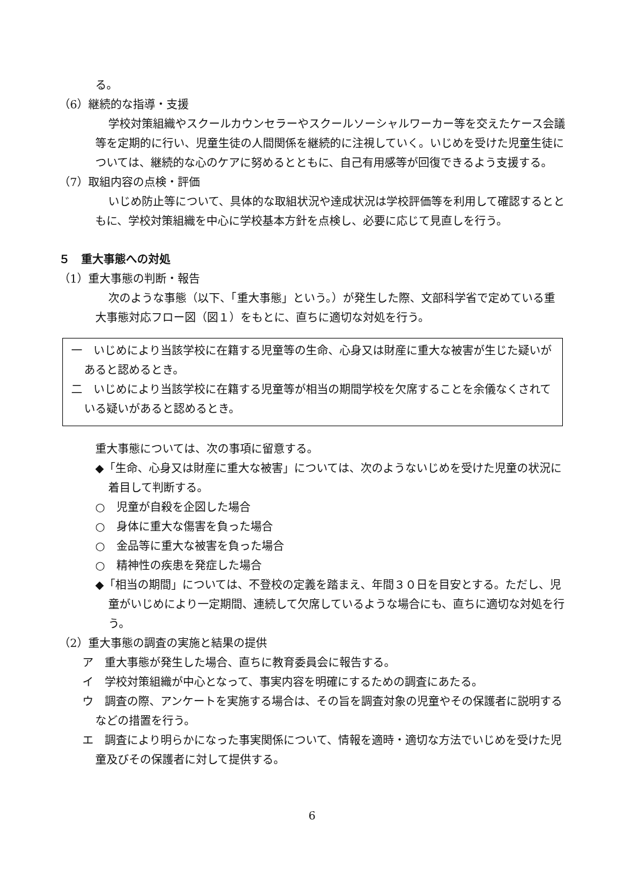る。
（6）継続的な指導・支援
学校対策組織やスクールカウンセラーやスクールソーシャルワーカー等を交えたケース会議等を定期的に行い、児童生徒の人間関係を継続的に注視していく。いじめを受けた児童生徒については、継続的な心のケアに努めるとともに、自己有用感等が回復できるよう支援する。
（7）取組内容の点検・評価
いじめ防止等について、具体的な取組状況や達成状況は学校評価等を利用して確認するとともに、学校対策組織を中心に学校基本方針を点検し、必要に応じて見直しを行う。
５　重大事態への対処
（1）重大事態の判断・報告
次のような事態（以下、「重大事態」という。）が発生した際、文部科学省で定めている重大事態対応フロー図（図１）をもとに、直ちに適切な対処を行う。
一　いじめにより当該学校に在籍する児童等の生命、心身又は財産に重大な被害が生じた疑いがあると認めるとき。
二　いじめにより当該学校に在籍する児童等が相当の期間学校を欠席することを余儀なくされている疑いがあると認めるとき。
重大事態については、次の事項に留意する。
◆「生命、心身又は財産に重大な被害」については、次のようないじめを受けた児童の状況に着目して判断する。
○　児童が自殺を企図した場合
○　身体に重大な傷害を負った場合
○　金品等に重大な被害を負った場合
○　精神性の疾患を発症した場合
◆「相当の期間」については、不登校の定義を踏まえ、年間３０日を目安とする。ただし、児童がいじめにより一定期間、連続して欠席しているような場合にも、直ちに適切な対処を行う。
（2）重大事態の調査の実施と結果の提供
ア　重大事態が発生した場合、直ちに教育委員会に報告する。
イ　学校対策組織が中心となって、事実内容を明確にするための調査にあたる。
ウ　調査の際、アンケートを実施する場合は、その旨を調査対象の児童やその保護者に説明するなどの措置を行う。
エ　調査により明らかになった事実関係について、情報を適時・適切な方法でいじめを受けた児童及びその保護者に対して提供する。
6